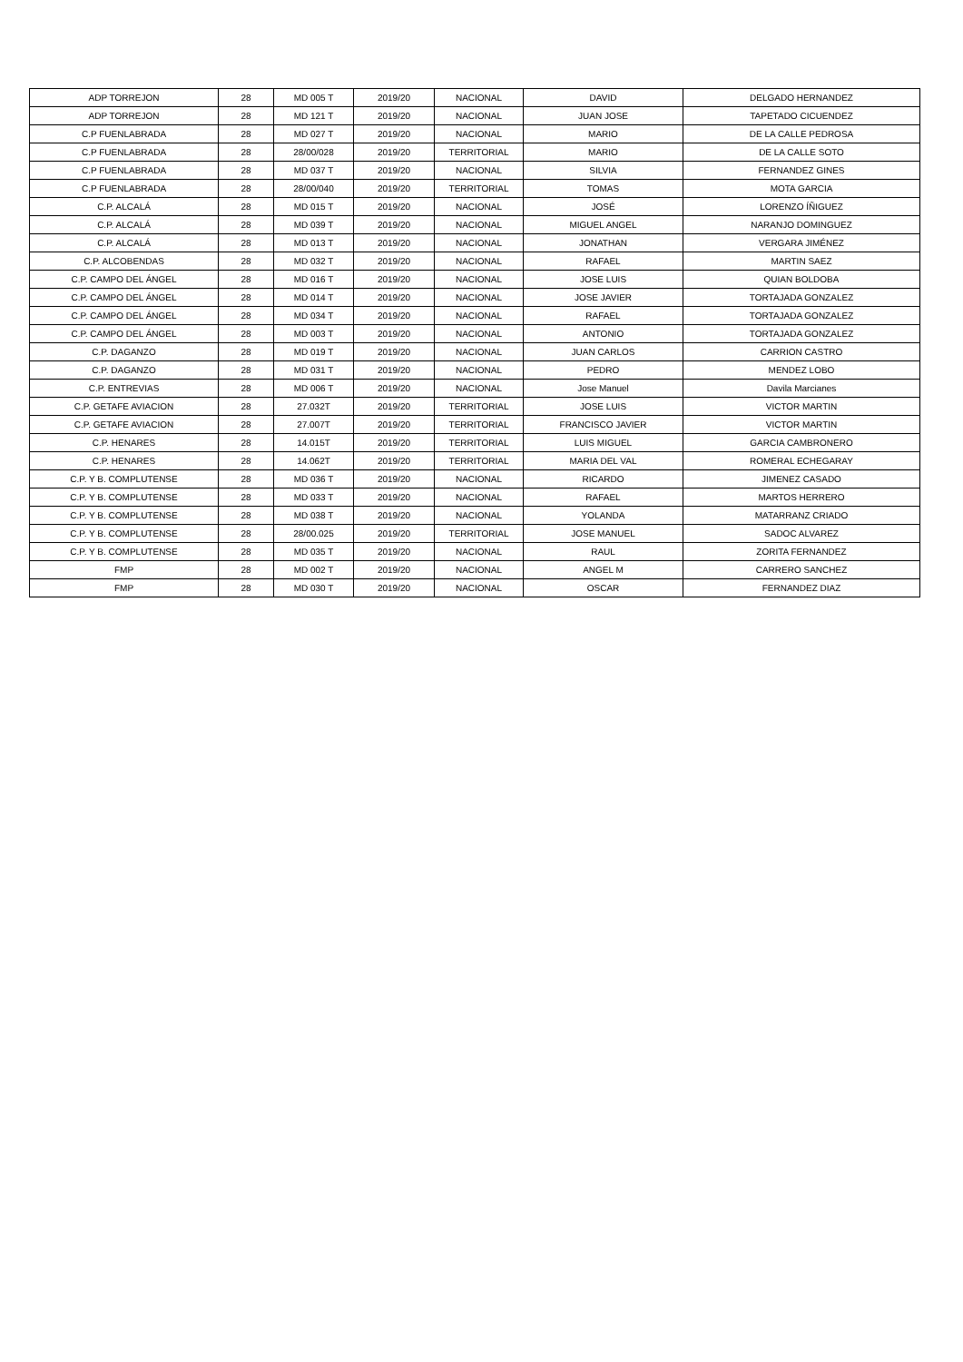| ADP TORREJON | 28 | MD 005 T | 2019/20 | NACIONAL | DAVID | DELGADO HERNANDEZ |
| ADP TORREJON | 28 | MD 121 T | 2019/20 | NACIONAL | JUAN JOSE | TAPETADO CICUENDEZ |
| C.P FUENLABRADA | 28 | MD 027 T | 2019/20 | NACIONAL | MARIO | DE LA CALLE PEDROSA |
| C.P FUENLABRADA | 28 | 28/00/028 | 2019/20 | TERRITORIAL | MARIO | DE LA CALLE SOTO |
| C.P FUENLABRADA | 28 | MD 037 T | 2019/20 | NACIONAL | SILVIA | FERNANDEZ GINES |
| C.P FUENLABRADA | 28 | 28/00/040 | 2019/20 | TERRITORIAL | TOMAS | MOTA GARCIA |
| C.P. ALCALÁ | 28 | MD 015 T | 2019/20 | NACIONAL | JOSÉ | LORENZO ÍÑIGUEZ |
| C.P. ALCALÁ | 28 | MD 039 T | 2019/20 | NACIONAL | MIGUEL ANGEL | NARANJO DOMINGUEZ |
| C.P. ALCALÁ | 28 | MD 013 T | 2019/20 | NACIONAL | JONATHAN | VERGARA JIMÉNEZ |
| C.P. ALCOBENDAS | 28 | MD 032 T | 2019/20 | NACIONAL | RAFAEL | MARTIN SAEZ |
| C.P. CAMPO DEL ÁNGEL | 28 | MD 016 T | 2019/20 | NACIONAL | JOSE LUIS | QUIAN BOLDOBA |
| C.P. CAMPO DEL ÁNGEL | 28 | MD 014 T | 2019/20 | NACIONAL | JOSE JAVIER | TORTAJADA GONZALEZ |
| C.P. CAMPO DEL ÁNGEL | 28 | MD 034 T | 2019/20 | NACIONAL | RAFAEL | TORTAJADA GONZALEZ |
| C.P. CAMPO DEL ÁNGEL | 28 | MD 003 T | 2019/20 | NACIONAL | ANTONIO | TORTAJADA GONZALEZ |
| C.P. DAGANZO | 28 | MD 019 T | 2019/20 | NACIONAL | JUAN CARLOS | CARRION CASTRO |
| C.P. DAGANZO | 28 | MD 031 T | 2019/20 | NACIONAL | PEDRO | MENDEZ LOBO |
| C.P. ENTREVIAS | 28 | MD 006 T | 2019/20 | NACIONAL | Jose Manuel | Davila Marcianes |
| C.P. GETAFE AVIACION | 28 | 27.032T | 2019/20 | TERRITORIAL | JOSE LUIS | VICTOR MARTIN |
| C.P. GETAFE AVIACION | 28 | 27.007T | 2019/20 | TERRITORIAL | FRANCISCO JAVIER | VICTOR MARTIN |
| C.P. HENARES | 28 | 14.015T | 2019/20 | TERRITORIAL | LUIS MIGUEL | GARCIA CAMBRONERO |
| C.P. HENARES | 28 | 14.062T | 2019/20 | TERRITORIAL | MARIA DEL VAL | ROMERAL ECHEGARAY |
| C.P. Y B. COMPLUTENSE | 28 | MD 036 T | 2019/20 | NACIONAL | RICARDO | JIMENEZ CASADO |
| C.P. Y B. COMPLUTENSE | 28 | MD 033 T | 2019/20 | NACIONAL | RAFAEL | MARTOS HERRERO |
| C.P. Y B. COMPLUTENSE | 28 | MD 038 T | 2019/20 | NACIONAL | YOLANDA | MATARRANZ CRIADO |
| C.P. Y B. COMPLUTENSE | 28 | 28/00.025 | 2019/20 | TERRITORIAL | JOSE MANUEL | SADOC ALVAREZ |
| C.P. Y B. COMPLUTENSE | 28 | MD 035 T | 2019/20 | NACIONAL | RAUL | ZORITA FERNANDEZ |
| FMP | 28 | MD 002 T | 2019/20 | NACIONAL | ANGEL M | CARRERO SANCHEZ |
| FMP | 28 | MD 030 T | 2019/20 | NACIONAL | OSCAR | FERNANDEZ DIAZ |